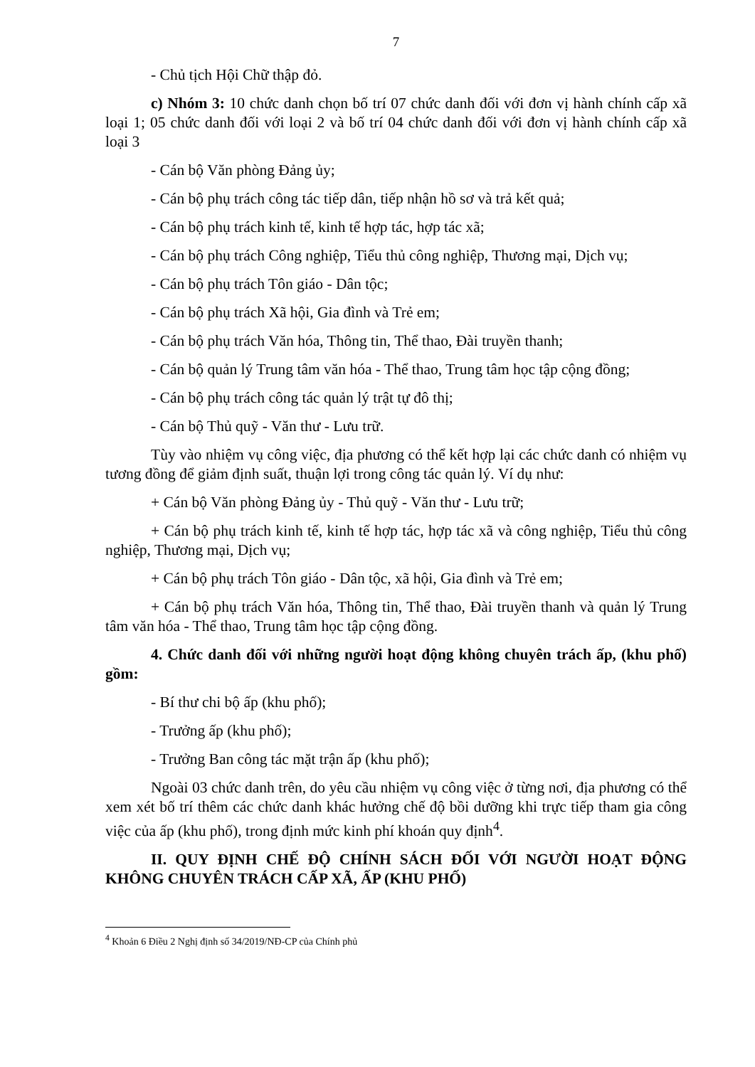7
- Chủ tịch Hội Chữ thập đỏ.
c) Nhóm 3: 10 chức danh chọn bố trí 07 chức danh đối với đơn vị hành chính cấp xã loại 1; 05 chức danh đối với loại 2 và bố trí 04 chức danh đối với đơn vị hành chính cấp xã loại 3
- Cán bộ Văn phòng Đảng ủy;
- Cán bộ phụ trách công tác tiếp dân, tiếp nhận hồ sơ và trả kết quả;
- Cán bộ phụ trách kinh tế, kinh tế hợp tác, hợp tác xã;
- Cán bộ phụ trách Công nghiệp, Tiểu thủ công nghiệp, Thương mại, Dịch vụ;
- Cán bộ phụ trách Tôn giáo - Dân tộc;
- Cán bộ phụ trách Xã hội, Gia đình và Trẻ em;
- Cán bộ phụ trách Văn hóa, Thông tin, Thể thao, Đài truyền thanh;
- Cán bộ quản lý Trung tâm văn hóa - Thể thao, Trung tâm học tập cộng đồng;
- Cán bộ phụ trách công tác quản lý trật tự đô thị;
- Cán bộ Thủ quỹ - Văn thư - Lưu trữ.
Tùy vào nhiệm vụ công việc, địa phương có thể kết hợp lại các chức danh có nhiệm vụ tương đồng để giảm định suất, thuận lợi trong công tác quản lý. Ví dụ như:
+ Cán bộ Văn phòng Đảng ủy - Thủ quỹ - Văn thư - Lưu trữ;
+ Cán bộ phụ trách kinh tế, kinh tế hợp tác, hợp tác xã và công nghiệp, Tiểu thủ công nghiệp, Thương mại, Dịch vụ;
+ Cán bộ phụ trách Tôn giáo - Dân tộc, xã hội, Gia đình và Trẻ em;
+ Cán bộ phụ trách Văn hóa, Thông tin, Thể thao, Đài truyền thanh và quản lý Trung tâm văn hóa - Thể thao, Trung tâm học tập cộng đồng.
4. Chức danh đối với những người hoạt động không chuyên trách ấp, (khu phố) gồm:
- Bí thư chi bộ ấp (khu phố);
- Trưởng ấp (khu phố);
- Trưởng Ban công tác mặt trận ấp (khu phố);
Ngoài 03 chức danh trên, do yêu cầu nhiệm vụ công việc ở từng nơi, địa phương có thể xem xét bố trí thêm các chức danh khác hưởng chế độ bồi dưỡng khi trực tiếp tham gia công việc của ấp (khu phố), trong định mức kinh phí khoán quy định<sup>4</sup>.
II. QUY ĐỊNH CHẾ ĐỘ CHÍNH SÁCH ĐỐI VỚI NGƯỜI HOẠT ĐỘNG KHÔNG CHUYÊN TRÁCH CẤP XÃ, ẤP (KHU PHỐ)
<sup>4</sup> Khoản 6 Điều 2 Nghị định số 34/2019/NĐ-CP của Chính phủ